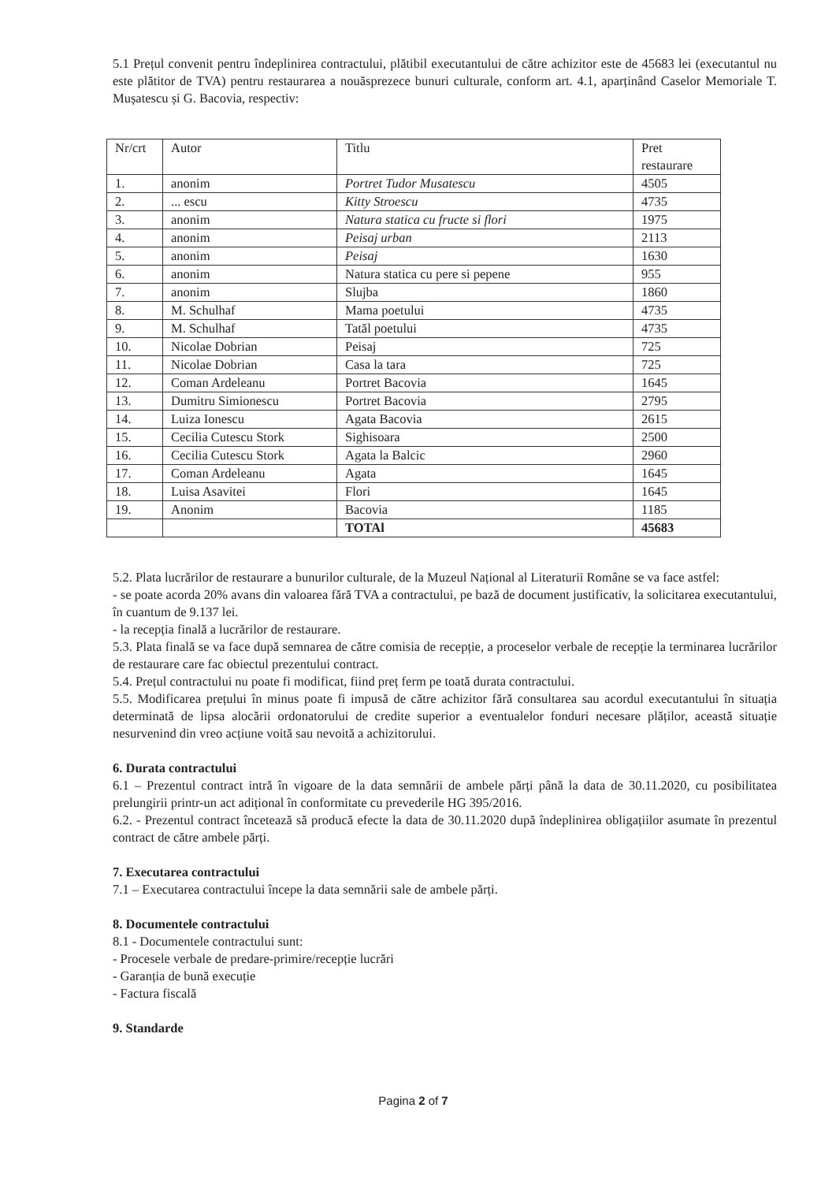5.1 Prețul convenit pentru îndeplinirea contractului, plătibil executantului de către achizitor este de 45683 lei (executantul nu este plătitor de TVA) pentru restaurarea a nouăsprezece bunuri culturale, conform art. 4.1, aparținând Caselor Memoriale T. Mușatescu și G. Bacovia, respectiv:
| Nr/crt | Autor | Titlu | Pret restaurare |
| 1. | anonim | Portret Tudor Musatescu | 4505 |
| 2. | ... escu | Kitty Stroescu | 4735 |
| 3. | anonim | Natura statica cu fructe si flori | 1975 |
| 4. | anonim | Peisaj urban | 2113 |
| 5. | anonim | Peisaj | 1630 |
| 6. | anonim | Natura statica cu pere si pepene | 955 |
| 7. | anonim | Slujba | 1860 |
| 8. | M. Schulhaf | Mama poetului | 4735 |
| 9. | M. Schulhaf | Tatăl poetului | 4735 |
| 10. | Nicolae Dobrian | Peisaj | 725 |
| 11. | Nicolae Dobrian | Casa la tara | 725 |
| 12. | Coman Ardeleanu | Portret Bacovia | 1645 |
| 13. | Dumitru Simionescu | Portret Bacovia | 2795 |
| 14. | Luiza Ionescu | Agata Bacovia | 2615 |
| 15. | Cecilia Cutescu Stork | Sighisoara | 2500 |
| 16. | Cecilia Cutescu Stork | Agata la Balcic | 2960 |
| 17. | Coman Ardeleanu | Agata | 1645 |
| 18. | Luisa Asavitei | Flori | 1645 |
| 19. | Anonim | Bacovia | 1185 |
| | | TOTAl | 45683 |
5.2. Plata lucrărilor de restaurare a bunurilor culturale, de la Muzeul Național al Literaturii Române se va face astfel:
- se poate acorda 20% avans din valoarea fără TVA a contractului, pe bază de document justificativ, la solicitarea executantului, în cuantum de 9.137 lei.
- la recepția finală a lucrărilor de restaurare.
5.3. Plata finală se va face după semnarea de către comisia de recepție, a proceselor verbale de recepție la terminarea lucrărilor de restaurare care fac obiectul prezentului contract.
5.4. Prețul contractului nu poate fi modificat, fiind preț ferm pe toată durata contractului.
5.5. Modificarea prețului în minus poate fi impusă de către achizitor fără consultarea sau acordul executantului în situația determinată de lipsa alocării ordonatorului de credite superior a eventualelor fonduri necesare plăților, această situație nesurvenind din vreo acțiune voită sau nevoită a achizitorului.
6. Durata contractului
6.1 – Prezentul contract intră în vigoare de la data semnării de ambele părți până la data de 30.11.2020, cu posibilitatea prelungirii printr-un act adițional în conformitate cu prevederile HG 395/2016.
6.2. - Prezentul contract încetează să producă efecte la data de 30.11.2020 după îndeplinirea obligațiilor asumate în prezentul contract de către ambele părți.
7. Executarea contractului
7.1 – Executarea contractului începe la data semnării sale de ambele părți.
8. Documentele contractului
8.1 - Documentele contractului sunt:
- Procesele verbale de predare-primire/recepție lucrări
- Garanția de bună execuție
- Factura fiscală
9. Standarde
Pagina 2 of 7